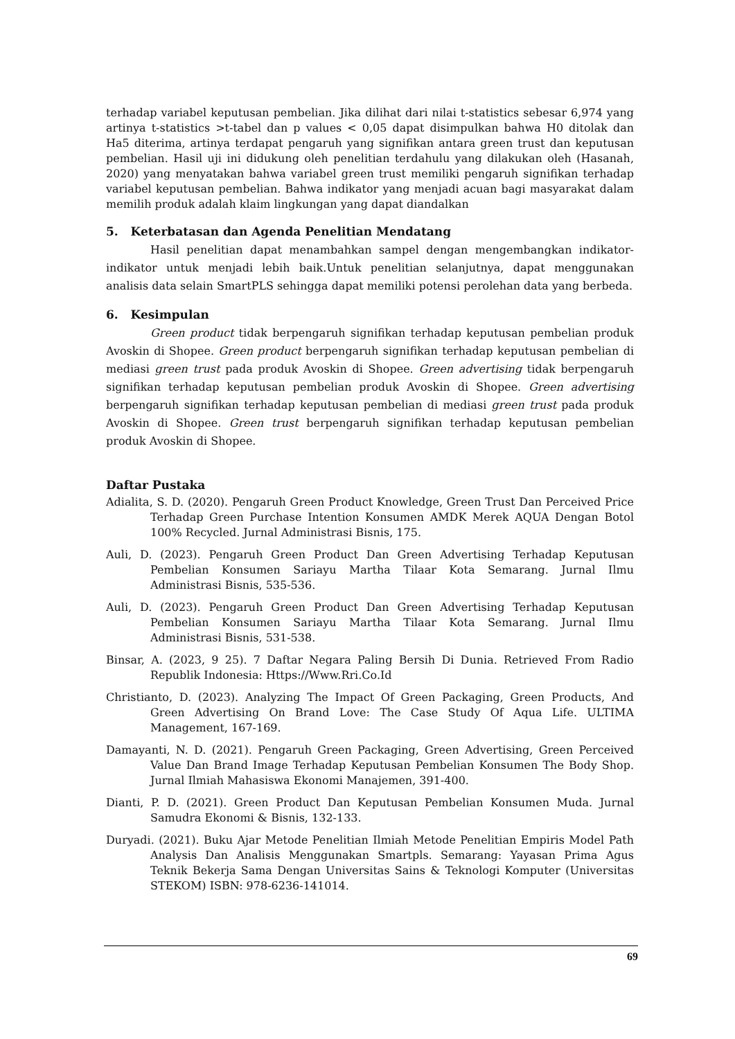terhadap variabel keputusan pembelian. Jika dilihat dari nilai t-statistics sebesar 6,974 yang artinya t-statistics >t-tabel dan p values < 0,05 dapat disimpulkan bahwa H0 ditolak dan Ha5 diterima, artinya terdapat pengaruh yang signifikan antara green trust dan keputusan pembelian. Hasil uji ini didukung oleh penelitian terdahulu yang dilakukan oleh (Hasanah, 2020) yang menyatakan bahwa variabel green trust memiliki pengaruh signifikan terhadap variabel keputusan pembelian. Bahwa indikator yang menjadi acuan bagi masyarakat dalam memilih produk adalah klaim lingkungan yang dapat diandalkan
5. Keterbatasan dan Agenda Penelitian Mendatang
Hasil penelitian dapat menambahkan sampel dengan mengembangkan indikator-indikator untuk menjadi lebih baik.Untuk penelitian selanjutnya, dapat menggunakan analisis data selain SmartPLS sehingga dapat memiliki potensi perolehan data yang berbeda.
6. Kesimpulan
Green product tidak berpengaruh signifikan terhadap keputusan pembelian produk Avoskin di Shopee. Green product berpengaruh signifikan terhadap keputusan pembelian di mediasi green trust pada produk Avoskin di Shopee. Green advertising tidak berpengaruh signifikan terhadap keputusan pembelian produk Avoskin di Shopee. Green advertising berpengaruh signifikan terhadap keputusan pembelian di mediasi green trust pada produk Avoskin di Shopee. Green trust berpengaruh signifikan terhadap keputusan pembelian produk Avoskin di Shopee.
Daftar Pustaka
Adialita, S. D. (2020). Pengaruh Green Product Knowledge, Green Trust Dan Perceived Price Terhadap Green Purchase Intention Konsumen AMDK Merek AQUA Dengan Botol 100% Recycled. Jurnal Administrasi Bisnis, 175.
Auli, D. (2023). Pengaruh Green Product Dan Green Advertising Terhadap Keputusan Pembelian Konsumen Sariayu Martha Tilaar Kota Semarang. Jurnal Ilmu Administrasi Bisnis, 535-536.
Auli, D. (2023). Pengaruh Green Product Dan Green Advertising Terhadap Keputusan Pembelian Konsumen Sariayu Martha Tilaar Kota Semarang. Jurnal Ilmu Administrasi Bisnis, 531-538.
Binsar, A. (2023, 9 25). 7 Daftar Negara Paling Bersih Di Dunia. Retrieved From Radio Republik Indonesia: Https://Www.Rri.Co.Id
Christianto, D. (2023). Analyzing The Impact Of Green Packaging, Green Products, And Green Advertising On Brand Love: The Case Study Of Aqua Life. ULTIMA Management, 167-169.
Damayanti, N. D. (2021). Pengaruh Green Packaging, Green Advertising, Green Perceived Value Dan Brand Image Terhadap Keputusan Pembelian Konsumen The Body Shop. Jurnal Ilmiah Mahasiswa Ekonomi Manajemen, 391-400.
Dianti, P. D. (2021). Green Product Dan Keputusan Pembelian Konsumen Muda. Jurnal Samudra Ekonomi & Bisnis, 132-133.
Duryadi. (2021). Buku Ajar Metode Penelitian Ilmiah Metode Penelitian Empiris Model Path Analysis Dan Analisis Menggunakan Smartpls. Semarang: Yayasan Prima Agus Teknik Bekerja Sama Dengan Universitas Sains & Teknologi Komputer (Universitas STEKOM) ISBN: 978-6236-141014.
69